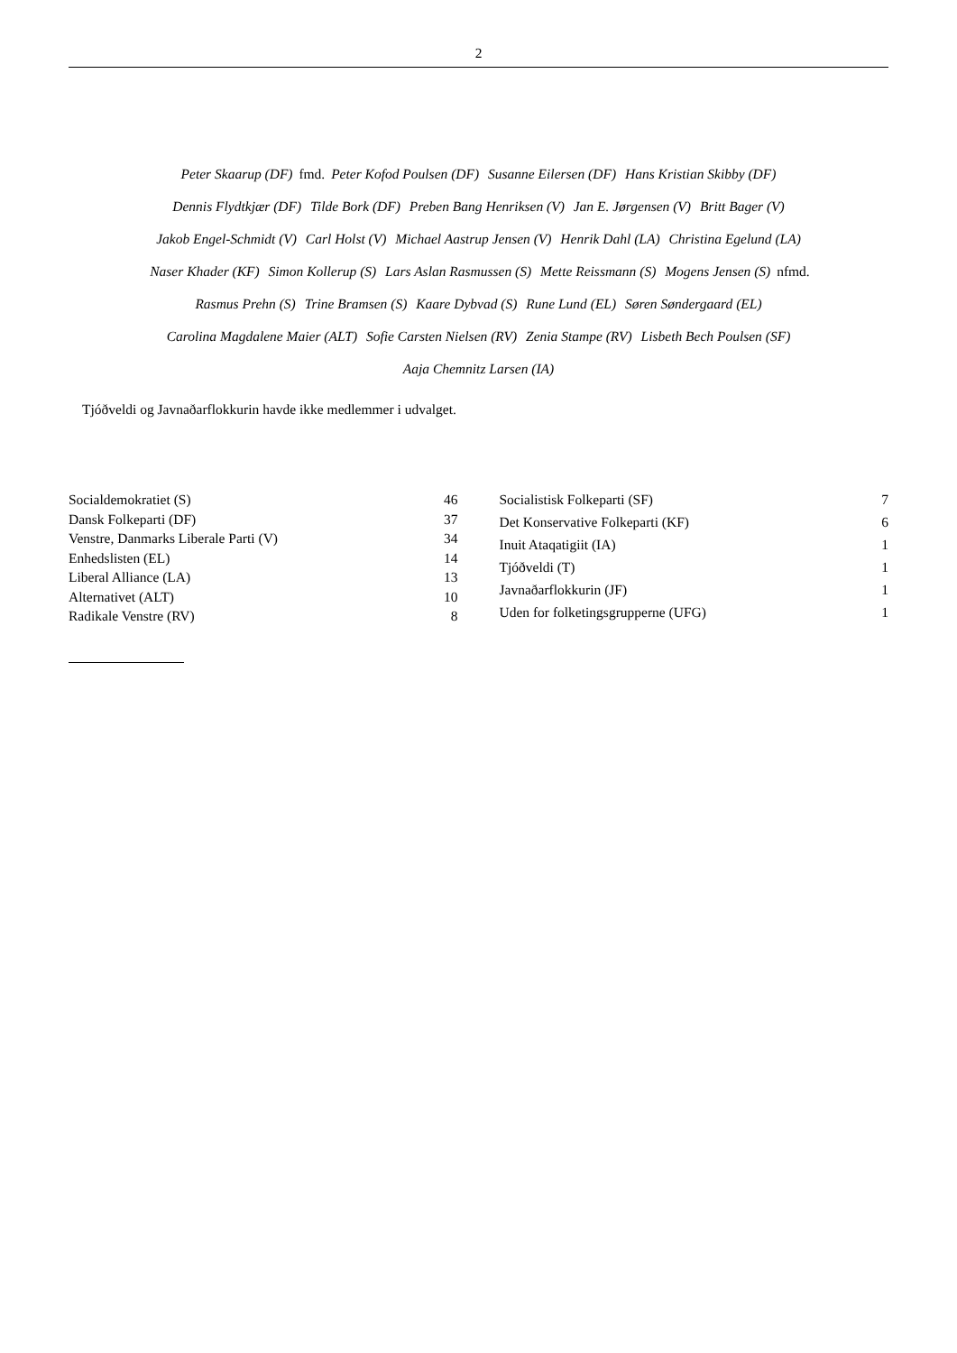2
Peter Skaarup (DF) fmd. Peter Kofod Poulsen (DF) Susanne Eilersen (DF) Hans Kristian Skibby (DF)
Dennis Flydtkjær (DF) Tilde Bork (DF) Preben Bang Henriksen (V) Jan E. Jørgensen (V) Britt Bager (V)
Jakob Engel-Schmidt (V) Carl Holst (V) Michael Aastrup Jensen (V) Henrik Dahl (LA) Christina Egelund (LA)
Naser Khader (KF) Simon Kollerup (S) Lars Aslan Rasmussen (S) Mette Reissmann (S) Mogens Jensen (S) nfmd.
Rasmus Prehn (S) Trine Bramsen (S) Kaare Dybvad (S) Rune Lund (EL) Søren Søndergaard (EL)
Carolina Magdalene Maier (ALT) Sofie Carsten Nielsen (RV) Zenia Stampe (RV) Lisbeth Bech Poulsen (SF)
Aaja Chemnitz Larsen (IA)
Tjóðveldi og Javnaðarflokkurin havde ikke medlemmer i udvalget.
| Socialdemokratiet (S) | 46 |
| Dansk Folkeparti (DF) | 37 |
| Venstre, Danmarks Liberale Parti (V) | 34 |
| Enhedslisten (EL) | 14 |
| Liberal Alliance (LA) | 13 |
| Alternativet (ALT) | 10 |
| Radikale Venstre (RV) | 8 |
| Socialistisk Folkeparti (SF) | 7 |
| Det Konservative Folkeparti (KF) | 6 |
| Inuit Ataqatigiit (IA) | 1 |
| Tjóðveldi (T) | 1 |
| Javnaðarflokkurin (JF) | 1 |
| Uden for folketingsgrupperne (UFG) | 1 |